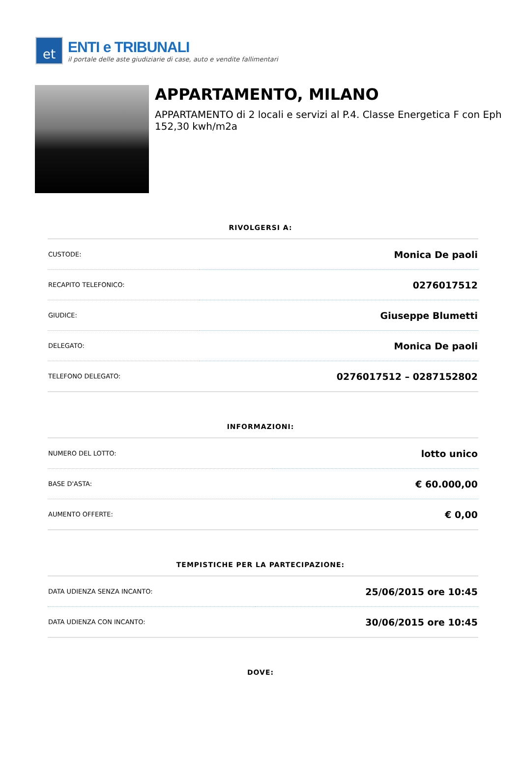et
ENTI e TRIBUNALI
il portale delle aste giudiziarie di case, auto e vendite fallimentari
APPARTAMENTO, MILANO
APPARTAMENTO di 2 locali e servizi al P.4. Classe Energetica F con Eph 152,30 kwh/m2a
RIVOLGERSI A:
| CUSTODE: | Monica De paoli |
| RECAPITO TELEFONICO: | 0276017512 |
| GIUDICE: | Giuseppe Blumetti |
| DELEGATO: | Monica De paoli |
| TELEFONO DELEGATO: | 0276017512 – 0287152802 |
INFORMAZIONI:
| NUMERO DEL LOTTO: | lotto unico |
| BASE D'ASTA: | € 60.000,00 |
| AUMENTO OFFERTE: | € 0,00 |
TEMPISTICHE PER LA PARTECIPAZIONE:
| DATA UDIENZA SENZA INCANTO: | 25/06/2015 ore 10:45 |
| DATA UDIENZA CON INCANTO: | 30/06/2015 ore 10:45 |
DOVE: